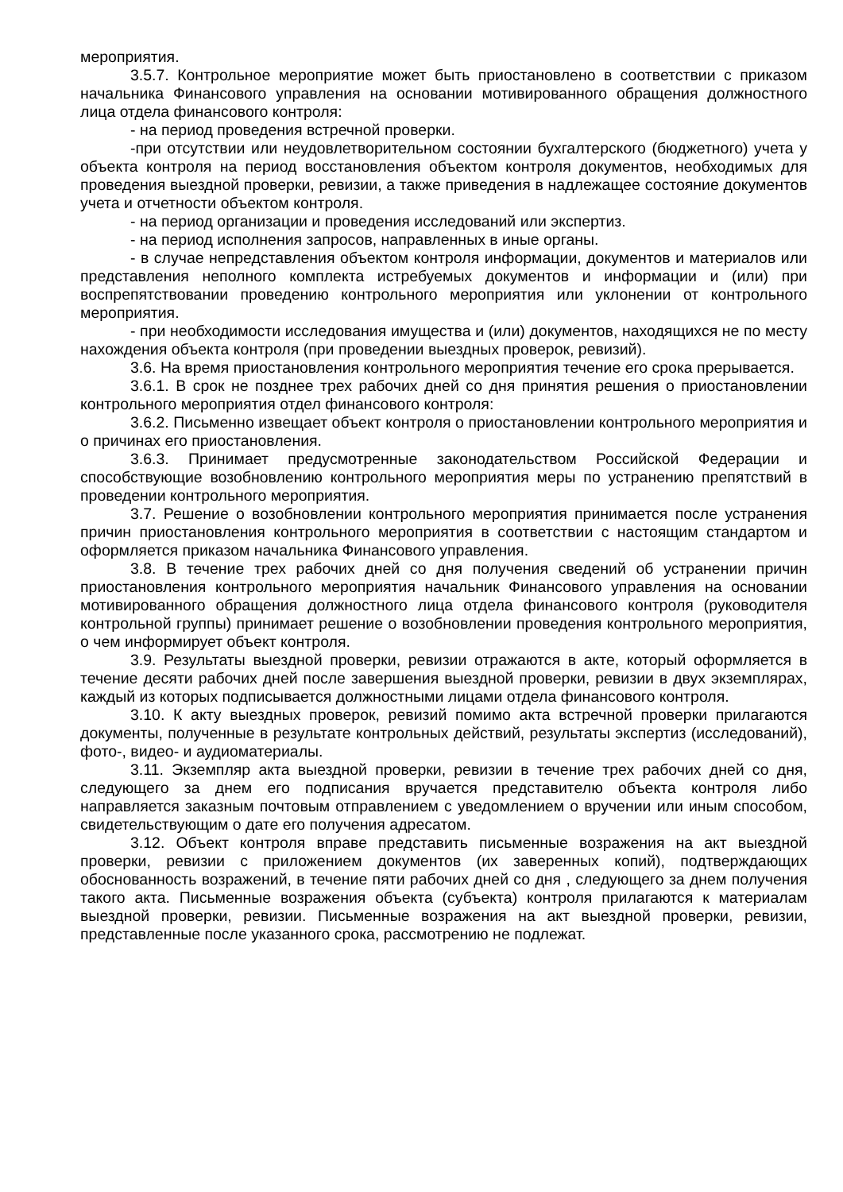мероприятия.
3.5.7. Контрольное мероприятие может быть приостановлено в соответствии с приказом начальника Финансового управления на основании мотивированного обращения должностного лица отдела финансового контроля:
- на период проведения встречной проверки.
-при отсутствии или неудовлетворительном состоянии бухгалтерского (бюджетного) учета у объекта контроля на период восстановления объектом контроля документов, необходимых для проведения выездной проверки, ревизии, а также приведения в надлежащее состояние документов учета и отчетности объектом контроля.
- на период организации и проведения исследований или экспертиз.
- на период исполнения запросов, направленных в иные органы.
- в случае непредставления объектом контроля информации, документов и материалов или представления неполного комплекта истребуемых документов и информации и (или) при воспрепятствовании проведению контрольного мероприятия или уклонении от контрольного мероприятия.
- при необходимости исследования имущества и (или) документов, находящихся не по месту нахождения объекта контроля (при проведении выездных проверок, ревизий).
3.6. На время приостановления контрольного мероприятия течение его срока прерывается.
3.6.1. В срок не позднее трех рабочих дней со дня принятия решения о приостановлении контрольного мероприятия отдел финансового контроля:
3.6.2. Письменно извещает объект контроля о приостановлении контрольного мероприятия и о причинах его приостановления.
3.6.3. Принимает предусмотренные законодательством Российской Федерации и способствующие возобновлению контрольного мероприятия меры по устранению препятствий в проведении контрольного мероприятия.
3.7. Решение о возобновлении контрольного мероприятия принимается после устранения причин приостановления контрольного мероприятия в соответствии с настоящим стандартом и оформляется приказом начальника Финансового управления.
3.8. В течение трех рабочих дней со дня получения сведений об устранении причин приостановления контрольного мероприятия начальник Финансового управления на основании мотивированного обращения должностного лица отдела финансового контроля (руководителя контрольной группы) принимает решение о возобновлении проведения контрольного мероприятия, о чем информирует объект контроля.
3.9. Результаты выездной проверки, ревизии отражаются в акте, который оформляется в течение десяти рабочих дней после завершения выездной проверки, ревизии в двух экземплярах, каждый из которых подписывается должностными лицами отдела финансового контроля.
3.10. К акту выездных проверок, ревизий помимо акта встречной проверки прилагаются документы, полученные в результате контрольных действий, результаты экспертиз (исследований), фото-, видео- и аудиоматериалы.
3.11. Экземпляр акта выездной проверки, ревизии в течение трех рабочих дней со дня, следующего за днем его подписания вручается представителю объекта контроля либо направляется заказным почтовым отправлением с уведомлением о вручении или иным способом, свидетельствующим о дате его получения адресатом.
3.12. Объект контроля вправе представить письменные возражения на акт выездной проверки, ревизии с приложением документов (их заверенных копий), подтверждающих обоснованность возражений, в течение пяти рабочих дней со дня , следующего за днем получения такого акта. Письменные возражения объекта (субъекта) контроля прилагаются к материалам выездной проверки, ревизии. Письменные возражения на акт выездной проверки, ревизии, представленные после указанного срока, рассмотрению не подлежат.